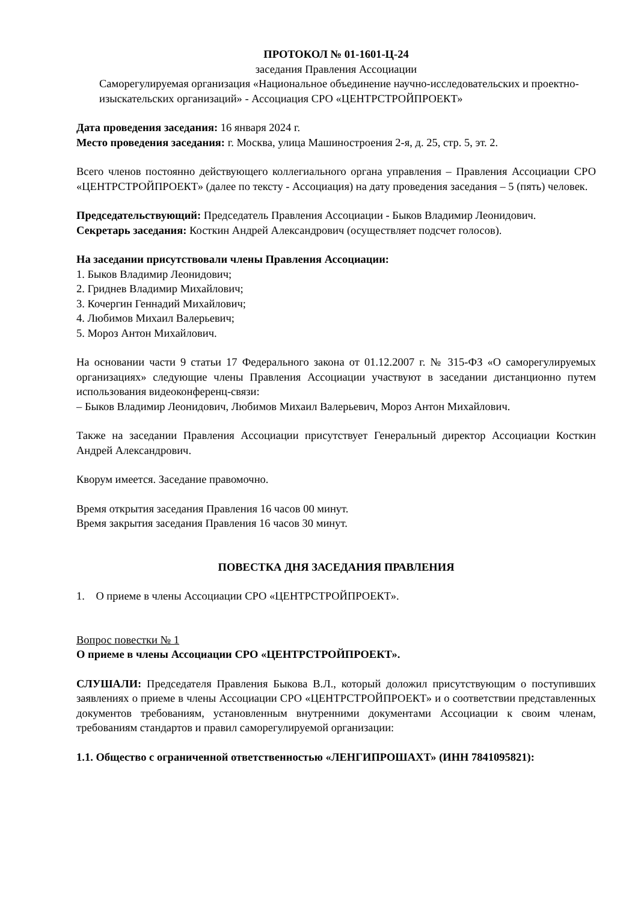ПРОТОКОЛ № 01-1601-Ц-24
заседания Правления Ассоциации
Саморегулируемая организация «Национальное объединение научно-исследовательских и проектно-изыскательских организаций» - Ассоциация СРО «ЦЕНТРСТРОЙПРОЕКТ»
Дата проведения заседания: 16 января 2024 г.
Место проведения заседания: г. Москва, улица Машиностроения 2-я, д. 25, стр. 5, эт. 2.
Всего членов постоянно действующего коллегиального органа управления – Правления Ассоциации СРО «ЦЕНТРСТРОЙПРОЕКТ» (далее по тексту - Ассоциация) на дату проведения заседания – 5 (пять) человек.
Председательствующий: Председатель Правления Ассоциации - Быков Владимир Леонидович.
Секретарь заседания: Косткин Андрей Александрович (осуществляет подсчет голосов).
На заседании присутствовали члены Правления Ассоциации:
1. Быков Владимир Леонидович;
2. Гриднев Владимир Михайлович;
3. Кочергин Геннадий Михайлович;
4. Любимов Михаил Валерьевич;
5. Мороз Антон Михайлович.
На основании части 9 статьи 17 Федерального закона от 01.12.2007 г. № 315-ФЗ «О саморегулируемых организациях» следующие члены Правления Ассоциации участвуют в заседании дистанционно путем использования видеоконференц-связи:
– Быков Владимир Леонидович, Любимов Михаил Валерьевич, Мороз Антон Михайлович.
Также на заседании Правления Ассоциации присутствует Генеральный директор Ассоциации Косткин Андрей Александрович.
Кворум имеется. Заседание правомочно.
Время открытия заседания Правления 16 часов 00 минут.
Время закрытия заседания Правления 16 часов 30 минут.
ПОВЕСТКА ДНЯ ЗАСЕДАНИЯ ПРАВЛЕНИЯ
1. О приеме в члены Ассоциации СРО «ЦЕНТРСТРОЙПРОЕКТ».
Вопрос повестки № 1
О приеме в члены Ассоциации СРО «ЦЕНТРСТРОЙПРОЕКТ».
СЛУШАЛИ: Председателя Правления Быкова В.Л., который доложил присутствующим о поступивших заявлениях о приеме в члены Ассоциации СРО «ЦЕНТРСТРОЙПРОЕКТ» и о соответствии представленных документов требованиям, установленным внутренними документами Ассоциации к своим членам, требованиям стандартов и правил саморегулируемой организации:
1.1. Общество с ограниченной ответственностью «ЛЕНГИПРОШАХТ» (ИНН 7841095821):